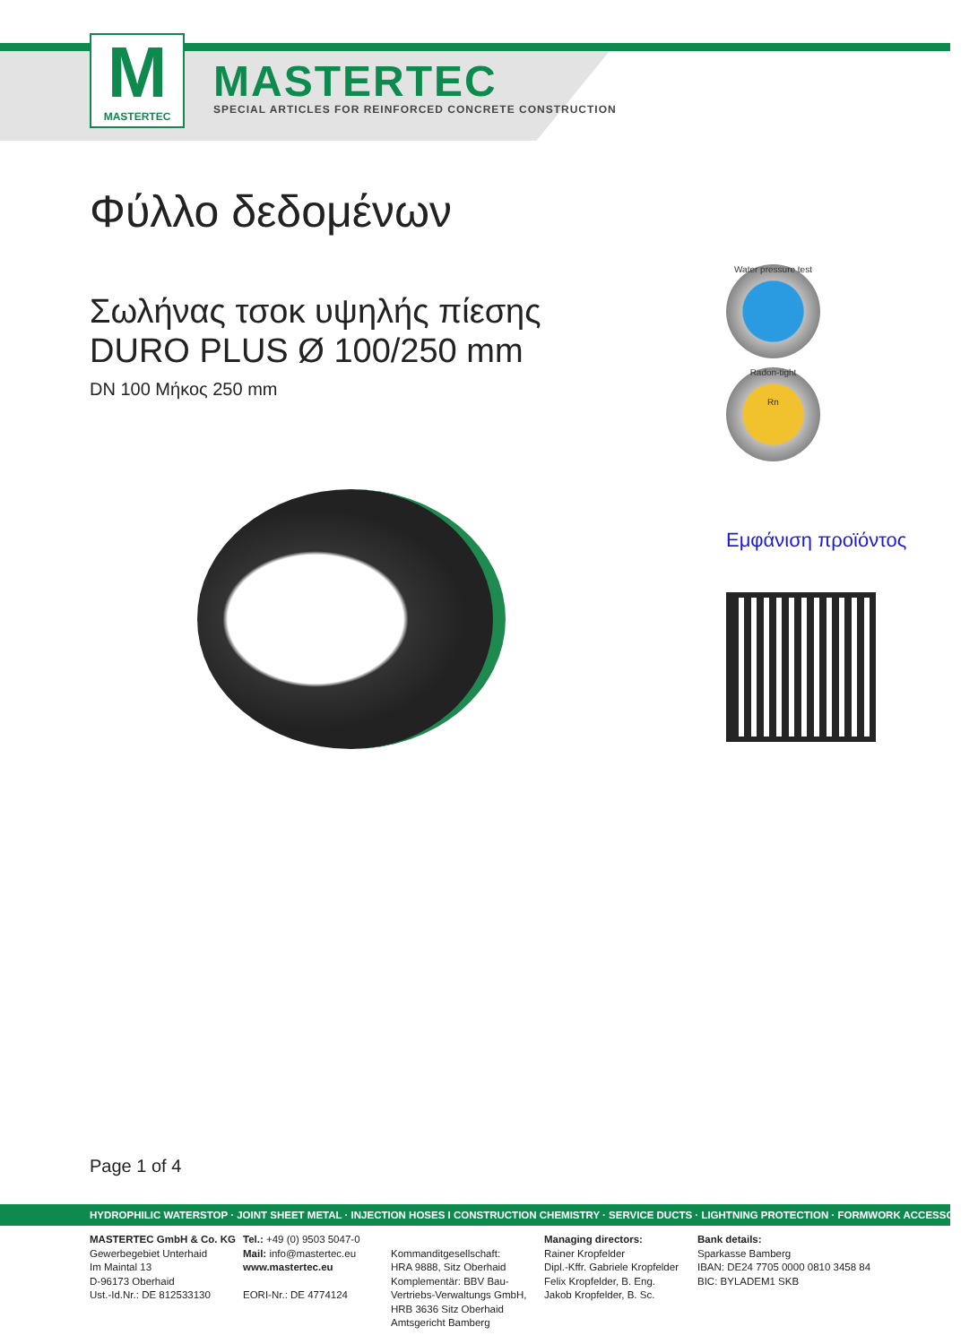M
MASTERTEC
MASTERTEC
SPECIAL ARTICLES FOR REINFORCED CONCRETE CONSTRUCTION
Φύλλο δεδομένων
Σωλήνας τσοκ υψηλής πίεσης
DURO PLUS Ø 100/250 mm
DN 100 Μήκος 250 mm
Water pressure test
Radon-tight
Rn
Εμφάνιση προϊόντος
Page 1 of 4
HYDROPHILIC WATERSTOP · JOINT SHEET METAL · INJECTION HOSES I CONSTRUCTION CHEMISTRY · SERVICE DUCTS · LIGHTNING PROTECTION · FORMWORK ACCESSORIES
MASTERTEC GmbH & Co. KG
Gewerbegebiet Unterhaid
Im Maintal 13
D-96173 Oberhaid
Ust.-Id.Nr.: DE 812533130
Tel.: +49 (0) 9503 5047-0
Mail: info@mastertec.eu
www.mastertec.eu
EORI-Nr.: DE 4774124
Kommanditgesellschaft:
HRA 9888, Sitz Oberhaid
Komplementär: BBV Bau-
Vertriebs-Verwaltungs GmbH,
HRB 3636 Sitz Oberhaid
Amtsgericht Bamberg
Managing directors:
Rainer Kropfelder
Dipl.-Kffr. Gabriele Kropfelder
Felix Kropfelder, B. Eng.
Jakob Kropfelder, B. Sc.
Bank details:
Sparkasse Bamberg
IBAN: DE24 7705 0000 0810 3458 84
BIC: BYLADEM1 SKB